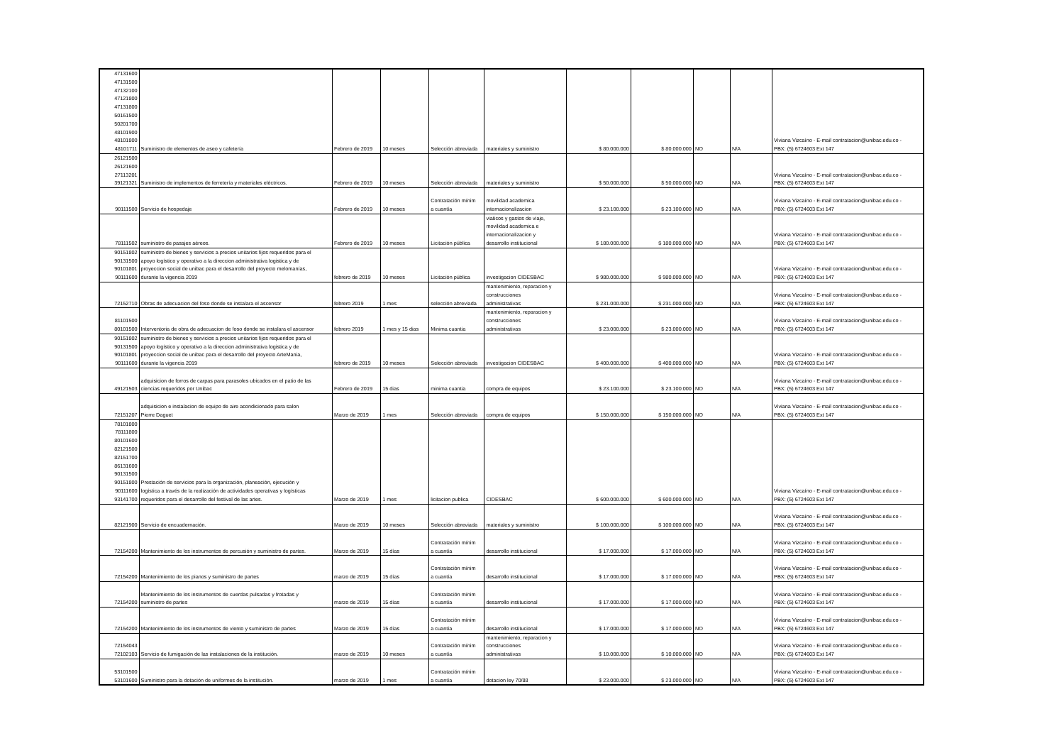| 47131600 47131500 47132100 47121800 47131800 50161500 50201700 48101900 48101800 48101711 | Suministro de elementos de aseo y cafetería | Febrero de 2019 | 10 meses | Selección abreviada | materiales y suministro | $ 80.000.000 | $ 80.000.000 | NO | N/A | Viviana Vizcaíno - E-mail contratacion@unibac.edu.co - PBX: (5) 6724603 Ext 147 |
| 26121500 26121600 27113201 39121321 | Suministro de implementos de ferretería y materiales eléctricos. | Febrero de 2019 | 10 meses | Selección abreviada | materiales y suministro | $ 50.000.000 | $ 50.000.000 | NO | N/A | Viviana Vizcaíno - E-mail contratacion@unibac.edu.co - PBX: (5) 6724603 Ext 147 |
| 90111500 | Servicio de hospedaje | Febrero de 2019 | 10 meses | Contratación mínim a cuantía | movilidad academica internacionalizacion | $ 23.100.000 | $ 23.100.000 | NO | N/A | Viviana Vizcaíno - E-mail contratacion@unibac.edu.co - PBX: (5) 6724603 Ext 147 |
| 78111502 | suministro de pasajes aéreos. | Febrero de 2019 | 10 meses | Licitación pública | viaticos y gastos de viaje, movilidad academica e internacionalizacion y desarrollo institucional | $ 180.000.000 | $ 180.000.000 | NO | N/A | Viviana Vizcaíno - E-mail contratacion@unibac.edu.co - PBX: (5) 6724603 Ext 147 |
| 90151802 90131500 90101801 90111600 | suministro de bienes y servicios a precios unitarios fijos requeridos para el apoyo logístico y operativo a la direccion administrativa logistica y de proyeccion social de unibac para el desarrollo del proyecto melomanías, durante la vigencia 2019 | febrero de 2019 | 10 meses | Licitación pública | investigacion CIDESBAC | $ 980.000.000 | $ 980.000.000 | NO | N/A | Viviana Vizcaíno - E-mail contratacion@unibac.edu.co - PBX: (5) 6724603 Ext 147 |
| 72152710 | Obras de adecuacion del foso donde se instalara el ascensor | febrero 2019 | 1 mes | selección abreviada | mantenimiento, reparacion y construcciones administrativas | $ 231.000.000 | $ 231.000.000 | NO | N/A | Viviana Vizcaíno - E-mail contratacion@unibac.edu.co - PBX: (5) 6724603 Ext 147 |
| 81101500 80101500 | Interventoria de obra de adecuacion de foso donde se instalara el ascensor | febrero 2019 | 1 mes y 15 dias | Minima cuantia | mantenimiento, reparacion y construcciones administrativas | $ 23.000.000 | $ 23.000.000 | NO | N/A | Viviana Vizcaíno - E-mail contratacion@unibac.edu.co - PBX: (5) 6724603 Ext 147 |
| 90151802 90131500 90101801 90111600 | suministro de bienes y servicios a precios unitarios fijos requeridos para el apoyo logístico y operativo a la direccion administrativa logistica y de proyeccion social de unibac para el desarrollo del proyecto ArteMania, durante la vigencia 2019 | febrero de 2019 | 10 meses | Selección abreviada | investigacion CIDESBAC | $ 400.000.000 | $ 400.000.000 | NO | N/A | Viviana Vizcaíno - E-mail contratacion@unibac.edu.co - PBX: (5) 6724603 Ext 147 |
| 49121503 | adquisicion de forros de carpas para parasoles ubicados en el patio de las ciencias requeridos por Unibac | Febrero de 2019 | 15 dias | minima cuantia | compra de equipos | $ 23.100.000 | $ 23.100.000 | NO | N/A | Viviana Vizcaíno - E-mail contratacion@unibac.edu.co - PBX: (5) 6724603 Ext 147 |
| 72151207 | adquisicion e instalacion de equipo de aire acondicionado para salon Pierre Daguet | Marzo de 2019 | 1 mes | Selección abreviada | compra de equipos | $ 150.000.000 | $ 150.000.000 | NO | N/A | Viviana Vizcaíno - E-mail contratacion@unibac.edu.co - PBX: (5) 6724603 Ext 147 |
| 78101800 78111800 80101600 82121500 82151700 86131600 90131500 90151800 90111600 93141700 | Prestación de servicios para la organización, planeación, ejecución y logística a través de la realización de actividades operativas y logísticas requeridos para el desarrollo del festival de las artes. | Marzo de 2019 | 1 mes | licitacion publica | CIDESBAC | $ 600.000.000 | $ 600.000.000 | NO | N/A | Viviana Vizcaíno - E-mail contratacion@unibac.edu.co - PBX: (5) 6724603 Ext 147 |
| 82121900 | Servicio de encuadernación. | Marzo de 2019 | 10 meses | Selección abreviada | materiales y suministro | $ 100.000.000 | $ 100.000.000 | NO | N/A | Viviana Vizcaíno - E-mail contratacion@unibac.edu.co - PBX: (5) 6724603 Ext 147 |
| 72154200 | Mantenimiento de los instrumentos de percusión y suministro de partes. | Marzo de 2019 | 15 días | Contratación mínim a cuantía | desarrollo institucional | $ 17.000.000 | $ 17.000.000 | NO | N/A | Viviana Vizcaíno - E-mail contratacion@unibac.edu.co - PBX: (5) 6724603 Ext 147 |
| 72154200 | Mantenimiento de los pianos y suministro de partes | marzo de 2019 | 15 días | Contratación mínim a cuantía | desarrollo institucional | $ 17.000.000 | $ 17.000.000 | NO | N/A | Viviana Vizcaíno - E-mail contratacion@unibac.edu.co - PBX: (5) 6724603 Ext 147 |
| 72154200 | Mantenimiento de los instrumentos de cuerdas pulsadas y frotadas y suministro de partes | marzo de 2019 | 15 días | Contratación mínim a cuantía | desarrollo institucional | $ 17.000.000 | $ 17.000.000 | NO | N/A | Viviana Vizcaíno - E-mail contratacion@unibac.edu.co - PBX: (5) 6724603 Ext 147 |
| 72154200 | Mantenimiento de los instrumentos de viento y suministro de partes | Marzo de 2019 | 15 días | Contratación mínim a cuantía | desarrollo institucional | $ 17.000.000 | $ 17.000.000 | NO | N/A | Viviana Vizcaíno - E-mail contratacion@unibac.edu.co - PBX: (5) 6724603 Ext 147 |
| 72154043 72102103 | Servicio de fumigación de las instalaciones de la institución. | marzo de 2019 | 10 meses | Contratación mínim a cuantía | mantenimiento, reparacion y construcciones administrativas | $ 10.000.000 | $ 10.000.000 | NO | N/A | Viviana Vizcaíno - E-mail contratacion@unibac.edu.co - PBX: (5) 6724603 Ext 147 |
| 53101500 53101600 | Suministro para la dotación de uniformes de la institución. | marzo de 2019 | 1 mes | Contratación mínim a cuantía | dotacion ley 70/88 | $ 23.000.000 | $ 23.000.000 | NO | N/A | Viviana Vizcaíno - E-mail contratacion@unibac.edu.co - PBX: (5) 6724603 Ext 147 |